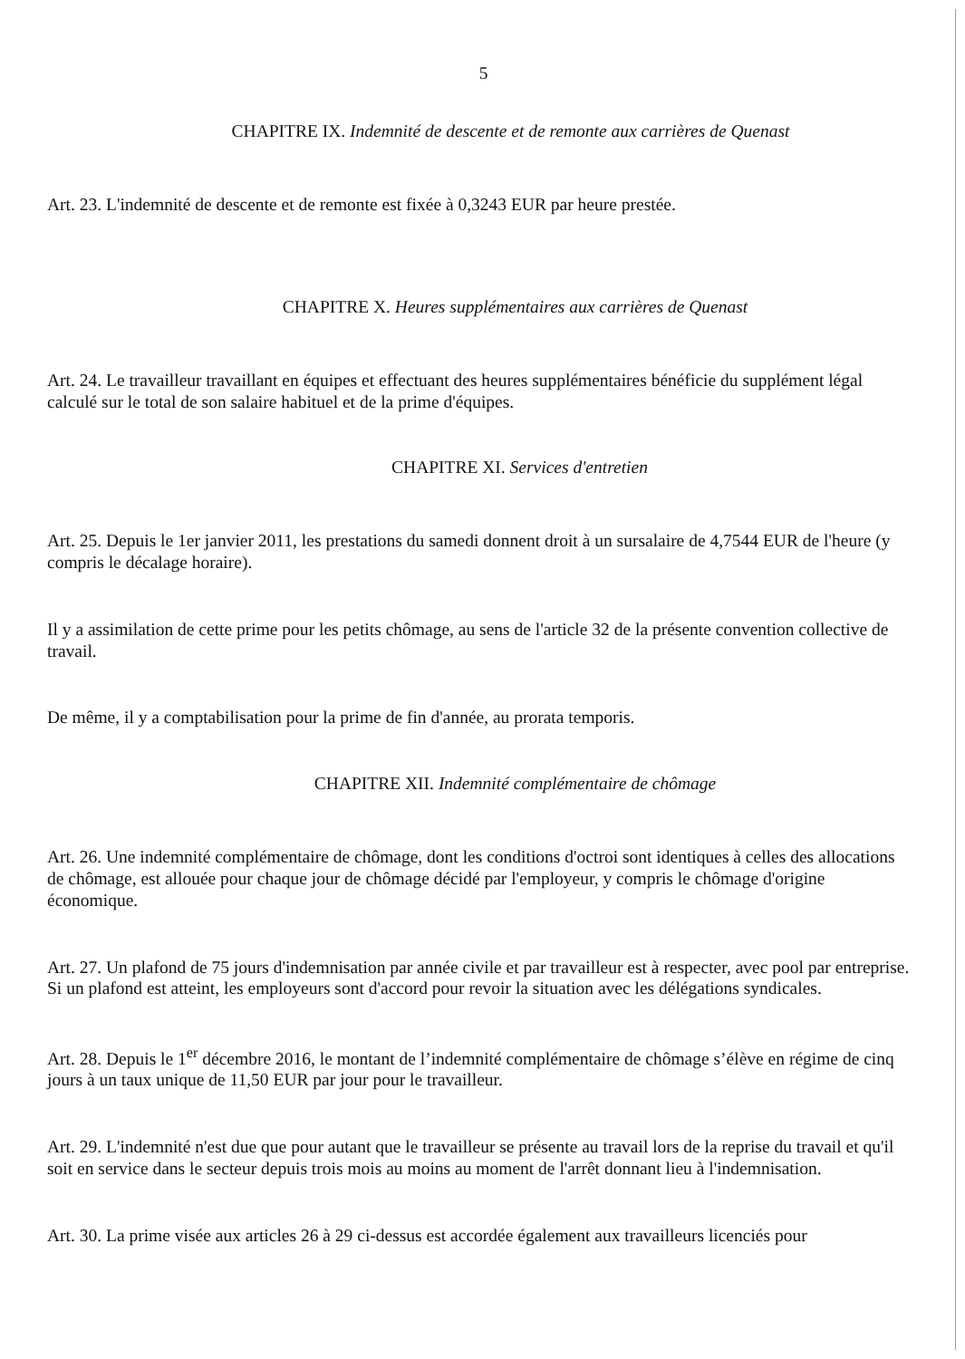5
CHAPITRE IX. Indemnité de descente et de remonte aux carrières de Quenast
Art. 23. L'indemnité de descente et de remonte est fixée à 0,3243 EUR par heure prestée.
CHAPITRE X. Heures supplémentaires aux carrières de Quenast
Art. 24. Le travailleur travaillant en équipes et effectuant des heures supplémentaires bénéficie du supplément légal calculé sur le total de son salaire habituel et de la prime d'équipes.
CHAPITRE XI. Services d'entretien
Art. 25. Depuis le 1er janvier 2011, les prestations du samedi donnent droit à un sursalaire de 4,7544 EUR de l'heure (y compris le décalage horaire).
Il y a assimilation de cette prime pour les petits chômage, au sens de l'article 32 de la présente convention collective de travail.
De même, il y a comptabilisation pour la prime de fin d'année, au prorata temporis.
CHAPITRE XII. Indemnité complémentaire de chômage
Art. 26. Une indemnité complémentaire de chômage, dont les conditions d'octroi sont identiques à celles des allocations de chômage, est allouée pour chaque jour de chômage décidé par l'employeur, y compris le chômage d'origine économique.
Art. 27. Un plafond de 75 jours d'indemnisation par année civile et par travailleur est à respecter, avec pool par entreprise. Si un plafond est atteint, les employeurs sont d'accord pour revoir la situation avec les délégations syndicales.
Art. 28. Depuis le 1<sup>er</sup> décembre 2016, le montant de l’indemnité complémentaire de chômage s’élève en régime de cinq jours à un taux unique de 11,50 EUR par jour pour le travailleur.
Art. 29. L'indemnité n'est due que pour autant que le travailleur se présente au travail lors de la reprise du travail et qu'il soit en service dans le secteur depuis trois mois au moins au moment de l'arrêt donnant lieu à l'indemnisation.
Art. 30. La prime visée aux articles 26 à 29 ci-dessus est accordée également aux travailleurs licenciés pour